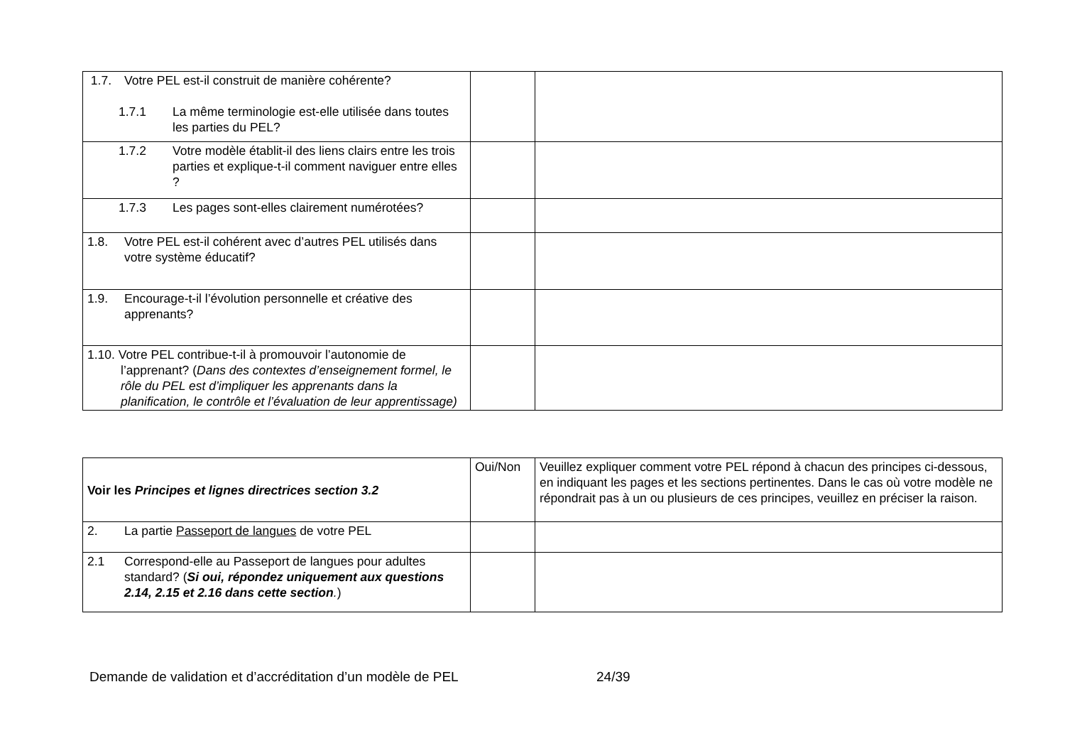| 1.7. Votre PEL est-il construit de manière cohérente? 1.7.1 La même terminologie est-elle utilisée dans toutes les parties du PEL? | | |
| 1.7.2 Votre modèle établit-il des liens clairs entre les trois parties et explique-t-il comment naviguer entre elles ? | | |
| 1.7.3 Les pages sont-elles clairement numérotées? | | |
| 1.8. Votre PEL est-il cohérent avec d’autres PEL utilisés dans votre système éducatif? | | |
| 1.9. Encourage-t-il l’évolution personnelle et créative des apprenants? | | |
| 1.10. Votre PEL contribue-t-il à promouvoir l’autonomie de l’apprenant? ( Dans des contextes d’enseignement formel, le rôle du PEL est d’impliquer les apprenants dans la planification, le contrôle et l’évaluation de leur apprentissage) | | |
| Voir les Principes et lignes directrices section 3.2 | Oui/Non | Veuillez expliquer comment votre PEL répond à chacun des principes ci-dessous, en indiquant les pages et les sections pertinentes. Dans le cas où votre modèle ne répondrait pas à un ou plusieurs de ces principes, veuillez en préciser la raison. |
| 2. La partie Passeport de langues de votre PEL | | |
| 2.1 Correspond-elle au Passeport de langues pour adultes standard? ( Si oui, répondez uniquement aux questions 2.14, 2.15 et 2.16 dans cette section . ) | | |
Demande de validation et d’accréditation d’un modèle de PEL 24/39